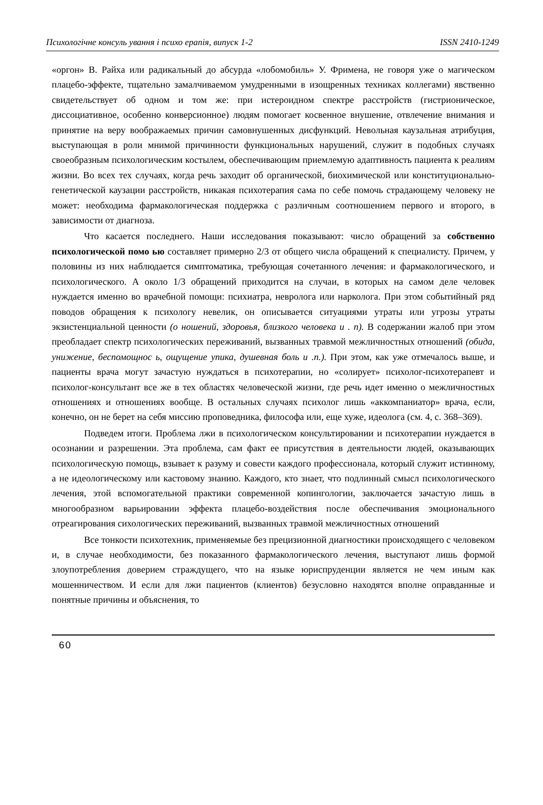Психологічне консуль ування і психо ерапія, випуск 1-2 ISSN 2410-1249
«оргон» В. Райха или радикальный до абсурда «лобомобиль» У. Фримена, не говоря уже о магическом плацебо-эффекте, тщательно замалчиваемом умудренными в изощренных техниках коллегами) явственно свидетельствует об одном и том же: при истероидном спектре расстройств (гистрионическое, диссоциативное, особенно конверсионное) людям помогает косвенное внушение, отвлечение внимания и принятие на веру воображаемых причин самовнушенных дисфункций. Невольная каузальная атрибуция, выступающая в роли мнимой причинности функциональных нарушений, служит в подобных случаях своеобразным психологическим костылем, обеспечивающим приемлемую адаптивность пациента к реалиям жизни. Во всех тех случаях, когда речь заходит об органической, биохимической или конституционально-генетической каузации расстройств, никакая психотерапия сама по себе помочь страдающему человеку не может: необходима фармакологическая поддержка с различным соотношением первого и второго, в зависимости от диагноза.
Что касается последнего. Наши исследования показывают: число обращений за собственно психологической помо ью составляет примерно 2/3 от общего числа обращений к специалисту. Причем, у половины из них наблюдается симптоматика, требующая сочетанного лечения: и фармакологического, и психологического. А около 1/3 обращений приходится на случаи, в которых на самом деле человек нуждается именно во врачебной помощи: психиатра, невролога или нарколога. При этом событийный ряд поводов обращения к психологу невелик, он описывается ситуациями утраты или угрозы утраты экзистенциальной ценности (о ношений, здоровья, близкого человека и . п). В содержании жалоб при этом преобладает спектр психологических переживаний, вызванных травмой межличностных отношений (обида, унижение, беспомощнос ь, ощущение упика, душевная боль и .п.). При этом, как уже отмечалось выше, и пациенты врача могут зачастую нуждаться в психотерапии, но «солирует» психолог-психотерапевт и психолог-консультант все же в тех областях человеческой жизни, где речь идет именно о межличностных отношениях и отношениях вообще. В остальных случаях психолог лишь «аккомпаниатор» врача, если, конечно, он не берет на себя миссию проповедника, философа или, еще хуже, идеолога (см. 4, с. 368–369).
Подведем итоги. Проблема лжи в психологическом консультировании и психотерапии нуждается в осознании и разрешении. Эта проблема, сам факт ее присутствия в деятельности людей, оказывающих психологическую помощь, взывает к разуму и совести каждого профессионала, который служит истинному, а не идеологическому или кастовому знанию. Каждого, кто знает, что подлинный смысл психологического лечения, этой вспомогательной практики современной копингологии, заключается зачастую лишь в многообразном варьировании эффекта плацебо-воздействия после обеспечивания эмоционального отреагирования сихологических переживаний, вызванных травмой межличностных отношений
Все тонкости психотехник, применяемые без прецизионной диагностики происходящего с человеком и, в случае необходимости, без показанного фармакологического лечения, выступают лишь формой злоупотребления доверием страждущего, что на языке юриспруденции является не чем иным как мошенничеством. И если для лжи пациентов (клиентов) безусловно находятся вполне оправданные и понятные причины и объяснения, то
60